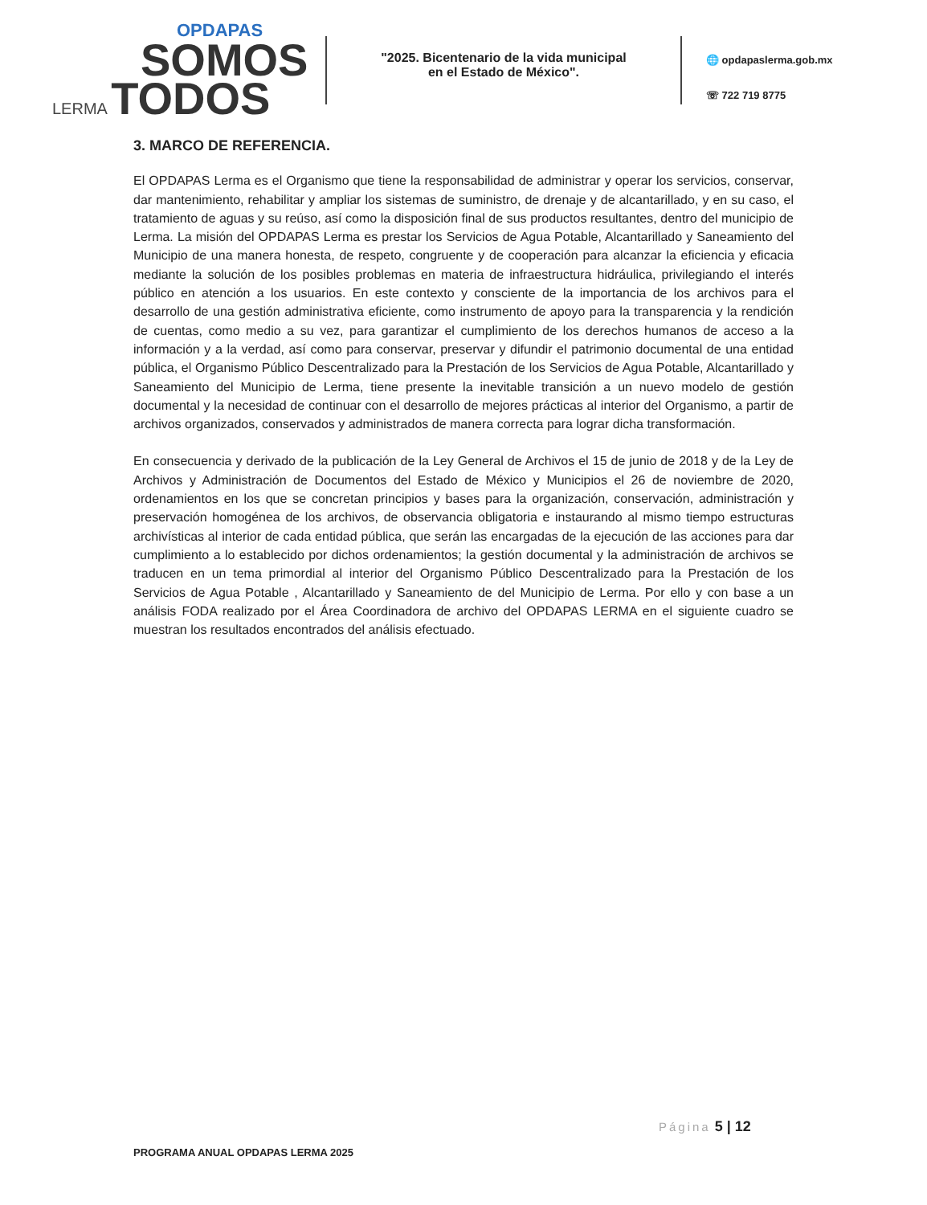OPDAPAS
SOMOS
LERMA TODOS
"2025. Bicentenario de la vida municipal
en el Estado de México".
🌐 opdapaslerma.gob.mx
☏ 722 719 8775
3. MARCO DE REFERENCIA.
El OPDAPAS Lerma es el Organismo que tiene la responsabilidad de administrar y operar los servicios, conservar, dar mantenimiento, rehabilitar y ampliar los sistemas de suministro, de drenaje y de alcantarillado, y en su caso, el tratamiento de aguas y su reúso, así como la disposición final de sus productos resultantes, dentro del municipio de Lerma. La misión del OPDAPAS Lerma es prestar los Servicios de Agua Potable, Alcantarillado y Saneamiento del Municipio de una manera honesta, de respeto, congruente y de cooperación para alcanzar la eficiencia y eficacia mediante la solución de los posibles problemas en materia de infraestructura hidráulica, privilegiando el interés público en atención a los usuarios. En este contexto y consciente de la importancia de los archivos para el desarrollo de una gestión administrativa eficiente, como instrumento de apoyo para la transparencia y la rendición de cuentas, como medio a su vez, para garantizar el cumplimiento de los derechos humanos de acceso a la información y a la verdad, así como para conservar, preservar y difundir el patrimonio documental de una entidad pública, el Organismo Público Descentralizado para la Prestación de los Servicios de Agua Potable, Alcantarillado y Saneamiento del Municipio de Lerma, tiene presente la inevitable transición a un nuevo modelo de gestión documental y la necesidad de continuar con el desarrollo de mejores prácticas al interior del Organismo, a partir de archivos organizados, conservados y administrados de manera correcta para lograr dicha transformación.
En consecuencia y derivado de la publicación de la Ley General de Archivos el 15 de junio de 2018 y de la Ley de Archivos y Administración de Documentos del Estado de México y Municipios el 26 de noviembre de 2020, ordenamientos en los que se concretan principios y bases para la organización, conservación, administración y preservación homogénea de los archivos, de observancia obligatoria e instaurando al mismo tiempo estructuras archivísticas al interior de cada entidad pública, que serán las encargadas de la ejecución de las acciones para dar cumplimiento a lo establecido por dichos ordenamientos; la gestión documental y la administración de archivos se traducen en un tema primordial al interior del Organismo Público Descentralizado para la Prestación de los Servicios de Agua Potable , Alcantarillado y Saneamiento de del Municipio de Lerma. Por ello y con base a un análisis FODA realizado por el Área Coordinadora de archivo del OPDAPAS LERMA en el siguiente cuadro se muestran los resultados encontrados del análisis efectuado.
Página 5 | 12
PROGRAMA ANUAL OPDAPAS LERMA 2025